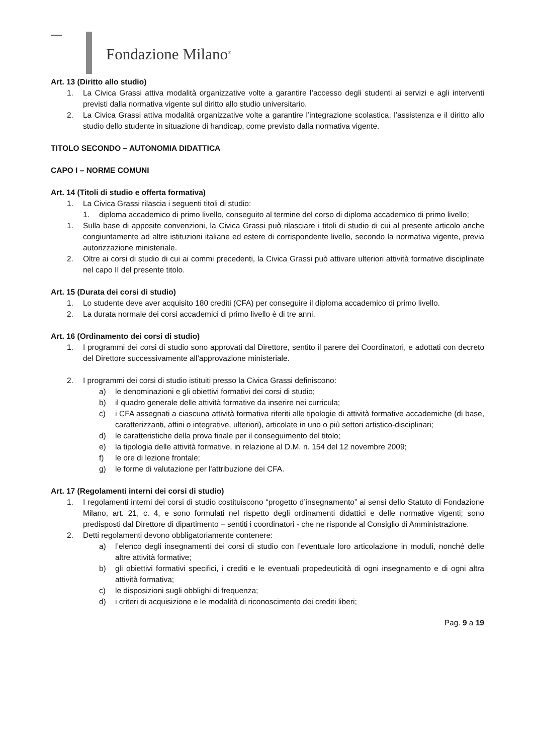Fondazione Milano<sup>®</sup>
Art. 13 (Diritto allo studio)
1. La Civica Grassi attiva modalità organizzative volte a garantire l’accesso degli studenti ai servizi e agli interventi previsti dalla normativa vigente sul diritto allo studio universitario.
2. La Civica Grassi attiva modalità organizzative volte a garantire l’integrazione scolastica, l’assistenza e il diritto allo studio dello studente in situazione di handicap, come previsto dalla normativa vigente.
TITOLO SECONDO – AUTONOMIA DIDATTICA
CAPO I – NORME COMUNI
Art. 14 (Titoli di studio e offerta formativa)
1. La Civica Grassi rilascia i seguenti titoli di studio:
1. diploma accademico di primo livello, conseguito al termine del corso di diploma accademico di primo livello;
1. Sulla base di apposite convenzioni, la Civica Grassi può rilasciare i titoli di studio di cui al presente articolo anche congiuntamente ad altre istituzioni italiane ed estere di corrispondente livello, secondo la normativa vigente, previa autorizzazione ministeriale.
2. Oltre ai corsi di studio di cui ai commi precedenti, la Civica Grassi può attivare ulteriori attività formative disciplinate nel capo II del presente titolo.
Art. 15 (Durata dei corsi di studio)
1. Lo studente deve aver acquisito 180 crediti (CFA) per conseguire il diploma accademico di primo livello.
2. La durata normale dei corsi accademici di primo livello è di tre anni.
Art. 16 (Ordinamento dei corsi di studio)
1. I programmi dei corsi di studio sono approvati dal Direttore, sentito il parere dei Coordinatori, e adottati con decreto del Direttore successivamente all’approvazione ministeriale.
2. I programmi dei corsi di studio istituiti presso la Civica Grassi definiscono:
a) le denominazioni e gli obiettivi formativi dei corsi di studio;
b) il quadro generale delle attività formative da inserire nei curricula;
c) i CFA assegnati a ciascuna attività formativa riferiti alle tipologie di attività formative accademiche (di base, caratterizzanti, affini o integrative, ulteriori), articolate in uno o più settori artistico-disciplinari;
d) le caratteristiche della prova finale per il conseguimento del titolo;
e) la tipologia delle attività formative, in relazione al D.M. n. 154 del 12 novembre 2009;
f) le ore di lezione frontale;
g) le forme di valutazione per l'attribuzione dei CFA.
Art. 17 (Regolamenti interni dei corsi di studio)
1. I regolamenti interni dei corsi di studio costituiscono “progetto d’insegnamento” ai sensi dello Statuto di Fondazione Milano, art. 21, c. 4, e sono formulati nel rispetto degli ordinamenti didattici e delle normative vigenti; sono predisposti dal Direttore di dipartimento – sentiti i coordinatori - che ne risponde al Consiglio di Amministrazione.
2. Detti regolamenti devono obbligatoriamente contenere:
a) l’elenco degli insegnamenti dei corsi di studio con l’eventuale loro articolazione in moduli, nonché delle altre attività formative;
b) gli obiettivi formativi specifici, i crediti e le eventuali propedeuticità di ogni insegnamento e di ogni altra attività formativa;
c) le disposizioni sugli obblighi di frequenza;
d) i criteri di acquisizione e le modalità di riconoscimento dei crediti liberi;
Pag. 9 a 19